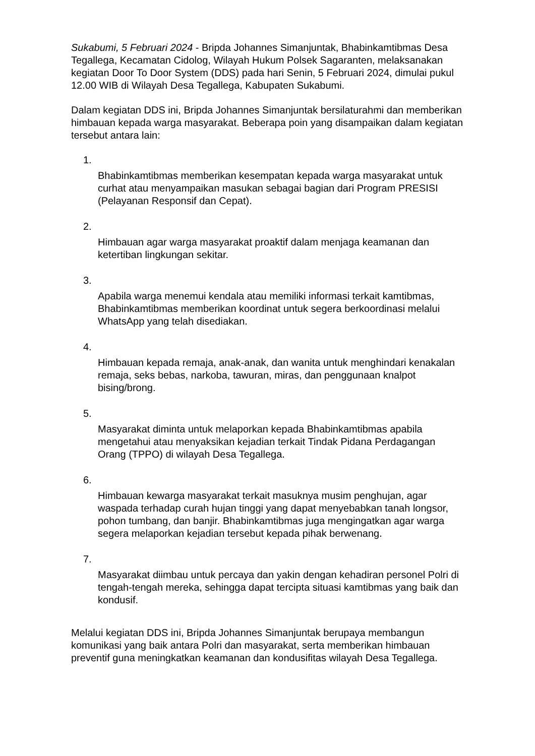Sukabumi, 5 Februari 2024 - Bripda Johannes Simanjuntak, Bhabinkamtibmas Desa Tegallega, Kecamatan Cidolog, Wilayah Hukum Polsek Sagaranten, melaksanakan kegiatan Door To Door System (DDS) pada hari Senin, 5 Februari 2024, dimulai pukul 12.00 WIB di Wilayah Desa Tegallega, Kabupaten Sukabumi.
Dalam kegiatan DDS ini, Bripda Johannes Simanjuntak bersilaturahmi dan memberikan himbauan kepada warga masyarakat. Beberapa poin yang disampaikan dalam kegiatan tersebut antara lain:
1.
Bhabinkamtibmas memberikan kesempatan kepada warga masyarakat untuk curhat atau menyampaikan masukan sebagai bagian dari Program PRESISI (Pelayanan Responsif dan Cepat).
2.
Himbauan agar warga masyarakat proaktif dalam menjaga keamanan dan ketertiban lingkungan sekitar.
3.
Apabila warga menemui kendala atau memiliki informasi terkait kamtibmas, Bhabinkamtibmas memberikan koordinat untuk segera berkoordinasi melalui WhatsApp yang telah disediakan.
4.
Himbauan kepada remaja, anak-anak, dan wanita untuk menghindari kenakalan remaja, seks bebas, narkoba, tawuran, miras, dan penggunaan knalpot bising/brong.
5.
Masyarakat diminta untuk melaporkan kepada Bhabinkamtibmas apabila mengetahui atau menyaksikan kejadian terkait Tindak Pidana Perdagangan Orang (TPPO) di wilayah Desa Tegallega.
6.
Himbauan kewarga masyarakat terkait masuknya musim penghujan, agar waspada terhadap curah hujan tinggi yang dapat menyebabkan tanah longsor, pohon tumbang, dan banjir. Bhabinkamtibmas juga mengingatkan agar warga segera melaporkan kejadian tersebut kepada pihak berwenang.
7.
Masyarakat diimbau untuk percaya dan yakin dengan kehadiran personel Polri di tengah-tengah mereka, sehingga dapat tercipta situasi kamtibmas yang baik dan kondusif.
Melalui kegiatan DDS ini, Bripda Johannes Simanjuntak berupaya membangun komunikasi yang baik antara Polri dan masyarakat, serta memberikan himbauan preventif guna meningkatkan keamanan dan kondusifitas wilayah Desa Tegallega.